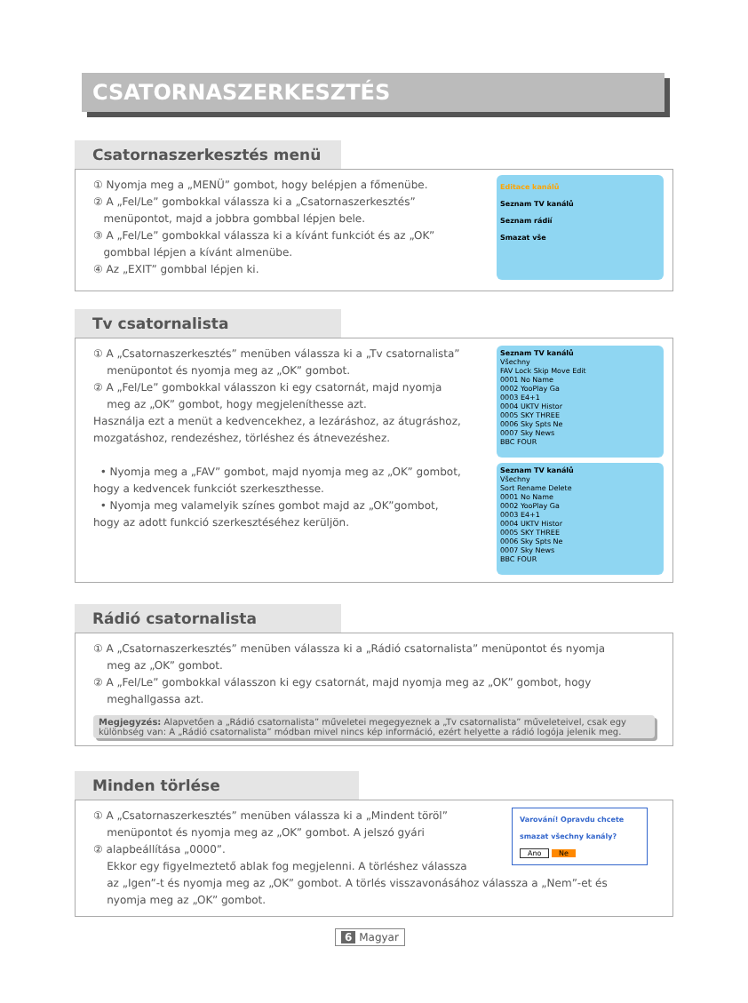CSATORNASZERKESZTÉS
Csatornaszerkesztés menü
① Nyomja meg a „MENÜ” gombot, hogy belépjen a főmenübe.
② A „Fel/Le” gombokkal válassza ki a „Csatornaszerkesztés”
menüpontot, majd a jobbra gombbal lépjen bele.
③ A „Fel/Le” gombokkal válassza ki a kívánt funkciót és az „OK”
gombbal lépjen a kívánt almenübe.
④ Az „EXIT” gombbal lépjen ki.
Editace kanálů
Seznam TV kanálů
Seznam rádií
Smazat vše
Tv csatornalista
① A „Csatornaszerkesztés” menüben válassza ki a „Tv csatornalista”
menüpontot és nyomja meg az „OK” gombot.
② A „Fel/Le” gombokkal válasszon ki egy csatornát, majd nyomja
meg az „OK” gombot, hogy megjeleníthesse azt.
Használja ezt a menüt a kedvencekhez, a lezáráshoz, az átugráshoz,
mozgatáshoz, rendezéshez, törléshez és átnevezéshez.
• Nyomja meg a „FAV” gombot, majd nyomja meg az „OK” gombot,
hogy a kedvencek funkciót szerkeszthesse.
• Nyomja meg valamelyik színes gombot majd az „OK”gombot,
hogy az adott funkció szerkesztéséhez kerüljön.
Seznam TV kanálů
Všechny
FAV Lock Skip Move Edit
0001 No Name
0002 YooPlay Ga
0003 E4+1
0004 UKTV Histor
0005 SKY THREE
0006 Sky Spts Ne
0007 Sky News
BBC FOUR
Seznam TV kanálů
Všechny
Sort Rename Delete
0001 No Name
0002 YooPlay Ga
0003 E4+1
0004 UKTV Histor
0005 SKY THREE
0006 Sky Spts Ne
0007 Sky News
BBC FOUR
Rádió csatornalista
① A „Csatornaszerkesztés” menüben válassza ki a „Rádió csatornalista” menüpontot és nyomja
meg az „OK” gombot.
② A „Fel/Le” gombokkal válasszon ki egy csatornát, majd nyomja meg az „OK” gombot, hogy
meghallgassa azt.
Megjegyzés: Alapvetően a „Rádió csatornalista” műveletei megegyeznek a „Tv csatornalista” műveleteivel, csak egy különbség van: A „Rádió csatornalista” módban mivel nincs kép információ, ezért helyette a rádió logója jelenik meg.
Minden törlése
① A „Csatornaszerkesztés” menüben válassza ki a „Mindent töröl”
menüpontot és nyomja meg az „OK” gombot. A jelszó gyári
② alapbeállítása „0000”.
Ekkor egy figyelmeztető ablak fog megjelenni. A törléshez válassza
az „Igen”-t és nyomja meg az „OK” gombot. A törlés visszavonásához válassza a „Nem”-et és
nyomja meg az „OK” gombot.
Varování! Opravdu chcete smazat všechny kanály?
Ano Ne
6 Magyar